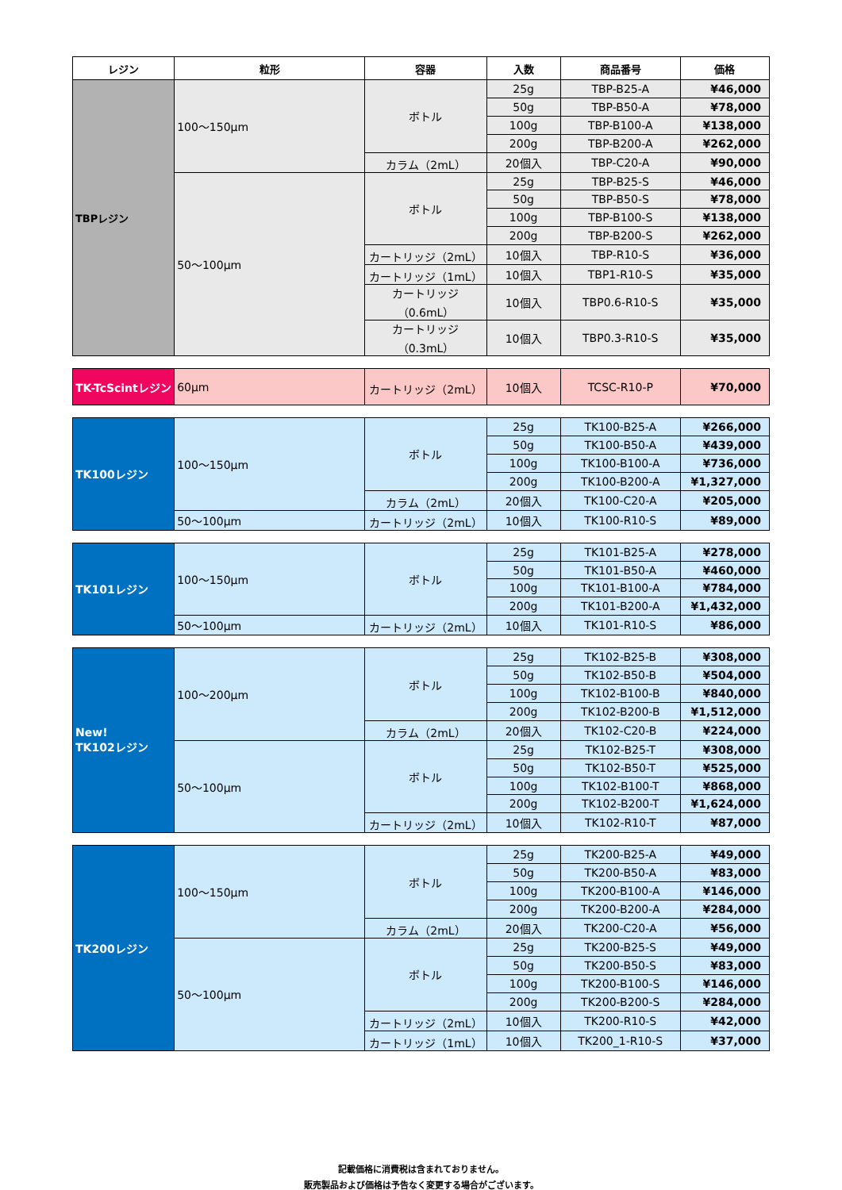| レジン | 粒形 | 容器 | 入数 | 商品番号 | 価格 |
| --- | --- | --- | --- | --- | --- |
| TBPレジン | 100～150μm | ボトル | 25g | TBP-B25-A | ¥46,000 |
| | | | 50g | TBP-B50-A | ¥78,000 |
| | | | 100g | TBP-B100-A | ¥138,000 |
| | | | 200g | TBP-B200-A | ¥262,000 |
| | | カラム（2mL） | 20個入 | TBP-C20-A | ¥90,000 |
| | 50～100μm | ボトル | 25g | TBP-B25-S | ¥46,000 |
| | | | 50g | TBP-B50-S | ¥78,000 |
| | | | 100g | TBP-B100-S | ¥138,000 |
| | | | 200g | TBP-B200-S | ¥262,000 |
| | | カートリッジ（2mL） | 10個入 | TBP-R10-S | ¥36,000 |
| | | カートリッジ（1mL） | 10個入 | TBP1-R10-S | ¥35,000 |
| | | カートリッジ（0.6mL） | 10個入 | TBP0.6-R10-S | ¥35,000 |
| | | カートリッジ（0.3mL） | 10個入 | TBP0.3-R10-S | ¥35,000 |
| TK-TcScintレジン | 60μm | カートリッジ（2mL） | 10個入 | TCSC-R10-P | ¥70,000 |
| TK100レジン | 100～150μm | ボトル | 25g | TK100-B25-A | ¥266,000 |
| | | | 50g | TK100-B50-A | ¥439,000 |
| | | | 100g | TK100-B100-A | ¥736,000 |
| | | | 200g | TK100-B200-A | ¥1,327,000 |
| | | カラム（2mL） | 20個入 | TK100-C20-A | ¥205,000 |
| | 50～100μm | カートリッジ（2mL） | 10個入 | TK100-R10-S | ¥89,000 |
| TK101レジン | 100～150μm | ボトル | 25g | TK101-B25-A | ¥278,000 |
| | | | 50g | TK101-B50-A | ¥460,000 |
| | | | 100g | TK101-B100-A | ¥784,000 |
| | | | 200g | TK101-B200-A | ¥1,432,000 |
| | 50～100μm | カートリッジ（2mL） | 10個入 | TK101-R10-S | ¥86,000 |
| New! TK102レジン | 100～200μm | ボトル | 25g | TK102-B25-B | ¥308,000 |
| | | | 50g | TK102-B50-B | ¥504,000 |
| | | | 100g | TK102-B100-B | ¥840,000 |
| | | | 200g | TK102-B200-B | ¥1,512,000 |
| | | カラム（2mL） | 20個入 | TK102-C20-B | ¥224,000 |
| | 50～100μm | ボトル | 25g | TK102-B25-T | ¥308,000 |
| | | | 50g | TK102-B50-T | ¥525,000 |
| | | | 100g | TK102-B100-T | ¥868,000 |
| | | | 200g | TK102-B200-T | ¥1,624,000 |
| | | カートリッジ（2mL） | 10個入 | TK102-R10-T | ¥87,000 |
| TK200レジン | 100～150μm | ボトル | 25g | TK200-B25-A | ¥49,000 |
| | | | 50g | TK200-B50-A | ¥83,000 |
| | | | 100g | TK200-B100-A | ¥146,000 |
| | | | 200g | TK200-B200-A | ¥284,000 |
| | | カラム（2mL） | 20個入 | TK200-C20-A | ¥56,000 |
| | 50～100μm | ボトル | 25g | TK200-B25-S | ¥49,000 |
| | | | 50g | TK200-B50-S | ¥83,000 |
| | | | 100g | TK200-B100-S | ¥146,000 |
| | | | 200g | TK200-B200-S | ¥284,000 |
| | | カートリッジ（2mL） | 10個入 | TK200-R10-S | ¥42,000 |
| | | カートリッジ（1mL） | 10個入 | TK200_1-R10-S | ¥37,000 |
記載価格に消費税は含まれておりません。
販売製品および価格は予告なく変更する場合がございます。